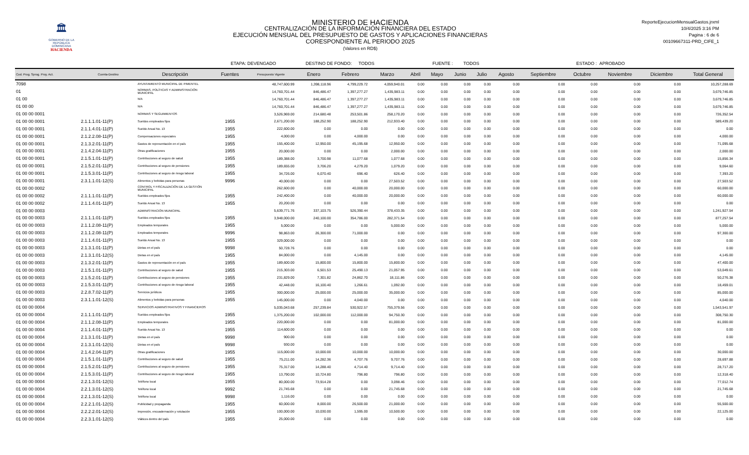🏛
GOBIERNO DE LA
REPÚBLICA
DOMINICANA
HACIENDA
MINISTERIO DE HACIENDA
CENTRALIZACIÓN DE LA INFORMACIÓN FINANCIERA DEL ESTADO
EJECUCIÓN MENSUAL DEL PRESUPUESTO DE GASTOS Y APLICACIONES FINANCIERAS
CORESPONDIENTE AL PERIODO 2025
(Valores en RD$)
ReporteEjecucionMensualGastos.jrxml
10/4/2025 3:16 PM
Pagina : 6 de 6
00109667311-PRD_CIFE_1
ETAPA: DEVENGADO DESTINO DE FONDO: TODOS FUENTE : TODOS ESTADO : APROBADO
| Cod. Prog. Sprog. Proy. Act. | Cuenta-Destino | Descripción | Fuentes | Presupuesto Vigente | Enero | Febrero | Marzo | Abril | Mayo | Junio | Julio | Agosto | Septiembre | Octubre | Noviembre | Diciembre | Total General |
| --- | --- | --- | --- | --- | --- | --- | --- | --- | --- | --- | --- | --- | --- | --- | --- | --- | --- |
| 7098 | | AYUNTAMIENTO MUNICIPAL DE PIMENTEL | | 48,747,600.99 | 1,398,118.96 | 4,799,229.72 | 4,059,940.01 | 0.00 | 0.00 | 0.00 | 0.00 | 0.00 | 0.00 | 0.00 | 0.00 | 0.00 | 10,257,288.69 |
| 01 | | NORMAS, POLÍTICAS Y ADMINISTRACIÓN MUNICIPAL | | 14,760,701.44 | 846,486.47 | 1,397,277.27 | 1,435,983.11 | 0.00 | 0.00 | 0.00 | 0.00 | 0.00 | 0.00 | 0.00 | 0.00 | 0.00 | 3,679,746.85 |
| 01 00 | | N/A | | 14,760,701.44 | 846,486.47 | 1,397,277.27 | 1,435,983.11 | 0.00 | 0.00 | 0.00 | 0.00 | 0.00 | 0.00 | 0.00 | 0.00 | 0.00 | 3,679,746.85 |
| 01 00 00 | | N/A | | 14,760,701.44 | 846,486.47 | 1,397,277.27 | 1,435,983.11 | 0.00 | 0.00 | 0.00 | 0.00 | 0.00 | 0.00 | 0.00 | 0.00 | 0.00 | 3,679,746.85 |
| 01 00 00 0001 | | NORMAS Y SEGUIMIENTOS | | 3,526,969.00 | 214,680.48 | 253,501.86 | 258,170.20 | 0.00 | 0.00 | 0.00 | 0.00 | 0.00 | 0.00 | 0.00 | 0.00 | 0.00 | 726,352.54 |
| 01 00 00 0001 | 2.1.1.1.01-11(P) | Sueldos empleados fijos | 1955 | 2,671,200.00 | 188,252.90 | 188,252.90 | 212,933.40 | 0.00 | 0.00 | 0.00 | 0.00 | 0.00 | 0.00 | 0.00 | 0.00 | 0.00 | 589,439.20 |
| 01 00 00 0001 | 2.1.1.4.01-11(P) | Sueldo Anual No. 13 | 1955 | 222,600.00 | 0.00 | 0.00 | 0.00 | 0.00 | 0.00 | 0.00 | 0.00 | 0.00 | 0.00 | 0.00 | 0.00 | 0.00 | 0.00 |
| 01 00 00 0001 | 2.1.2.2.08-11(P) | Compensaciones especiales | 1955 | 4,000.00 | 0.00 | 4,000.00 | 0.00 | 0.00 | 0.00 | 0.00 | 0.00 | 0.00 | 0.00 | 0.00 | 0.00 | 0.00 | 4,000.00 |
| 01 00 00 0001 | 2.1.3.2.01-11(P) | Gastos de representación en el país | 1955 | 155,400.00 | 12,950.00 | 45,195.68 | 12,950.00 | 0.00 | 0.00 | 0.00 | 0.00 | 0.00 | 0.00 | 0.00 | 0.00 | 0.00 | 71,095.68 |
| 01 00 00 0001 | 2.1.4.2.04-11(P) | Otras gratificaciones | 1955 | 20,000.00 | 0.00 | 0.00 | 2,000.00 | 0.00 | 0.00 | 0.00 | 0.00 | 0.00 | 0.00 | 0.00 | 0.00 | 0.00 | 2,000.00 |
| 01 00 00 0001 | 2.1.5.1.01-11(P) | Contribuciones al seguro de salud | 1955 | 189,388.00 | 3,700.98 | 11,077.68 | 1,077.68 | 0.00 | 0.00 | 0.00 | 0.00 | 0.00 | 0.00 | 0.00 | 0.00 | 0.00 | 15,856.34 |
| 01 00 00 0001 | 2.1.5.2.01-11(P) | Contribuciones al seguro de pensiones | 1955 | 189,655.00 | 3,706.20 | 4,279.20 | 1,079.20 | 0.00 | 0.00 | 0.00 | 0.00 | 0.00 | 0.00 | 0.00 | 0.00 | 0.00 | 9,064.60 |
| 01 00 00 0001 | 2.1.5.3.01-11(P) | Contribuciones al seguro de riesgo laboral | 1955 | 34,726.00 | 6,070.40 | 696.40 | 626.40 | 0.00 | 0.00 | 0.00 | 0.00 | 0.00 | 0.00 | 0.00 | 0.00 | 0.00 | 7,393.20 |
| 01 00 00 0001 | 2.3.1.1.01-12(S) | Alimentos y bebidas para personas | 9996 | 40,000.00 | 0.00 | 0.00 | 27,503.52 | 0.00 | 0.00 | 0.00 | 0.00 | 0.00 | 0.00 | 0.00 | 0.00 | 0.00 | 27,503.52 |
| 01 00 00 0002 | | CONTROL Y FISCALIZACIÓN DE LA GESTIÓN MUNICIPAL | | 262,600.00 | 0.00 | 40,000.00 | 20,000.00 | 0.00 | 0.00 | 0.00 | 0.00 | 0.00 | 0.00 | 0.00 | 0.00 | 0.00 | 60,000.00 |
| 01 00 00 0002 | 2.1.1.1.01-11(P) | Sueldos empleados fijos | 1955 | 242,400.00 | 0.00 | 40,000.00 | 20,000.00 | 0.00 | 0.00 | 0.00 | 0.00 | 0.00 | 0.00 | 0.00 | 0.00 | 0.00 | 60,000.00 |
| 01 00 00 0002 | 2.1.1.4.01-11(P) | Sueldo Anual No. 13 | 1955 | 20,200.00 | 0.00 | 0.00 | 0.00 | 0.00 | 0.00 | 0.00 | 0.00 | 0.00 | 0.00 | 0.00 | 0.00 | 0.00 | 0.00 |
| 01 00 00 0003 | | ADMINISTRACIÓN MUNICIPAL | | 5,639,771.76 | 337,103.75 | 526,390.44 | 378,433.35 | 0.00 | 0.00 | 0.00 | 0.00 | 0.00 | 0.00 | 0.00 | 0.00 | 0.00 | 1,241,927.54 |
| 01 00 00 0003 | 2.1.1.1.01-11(P) | Sueldos empleados fijos | 1955 | 3,948,000.00 | 240,100.00 | 354,786.00 | 282,371.54 | 0.00 | 0.00 | 0.00 | 0.00 | 0.00 | 0.00 | 0.00 | 0.00 | 0.00 | 877,257.54 |
| 01 00 00 0003 | 2.1.1.2.08-11(P) | Empleados temporales | 1955 | 5,000.00 | 0.00 | 0.00 | 5,000.00 | 0.00 | 0.00 | 0.00 | 0.00 | 0.00 | 0.00 | 0.00 | 0.00 | 0.00 | 5,000.00 |
| 01 00 00 0003 | 2.1.1.2.08-11(P) | Empleados temporales | 9996 | 98,863.00 | 26,300.00 | 71,000.00 | 0.00 | 0.00 | 0.00 | 0.00 | 0.00 | 0.00 | 0.00 | 0.00 | 0.00 | 0.00 | 97,300.00 |
| 01 00 00 0003 | 2.1.1.4.01-11(P) | Sueldo Anual No. 13 | 1955 | 329,000.00 | 0.00 | 0.00 | 0.00 | 0.00 | 0.00 | 0.00 | 0.00 | 0.00 | 0.00 | 0.00 | 0.00 | 0.00 | 0.00 |
| 01 00 00 0003 | 2.1.3.1.01-11(P) | Dietas en el país | 9998 | 50,728.76 | 0.00 | 0.00 | 0.00 | 0.00 | 0.00 | 0.00 | 0.00 | 0.00 | 0.00 | 0.00 | 0.00 | 0.00 | 0.00 |
| 01 00 00 0003 | 2.1.3.1.01-12(S) | Dietas en el país | 1955 | 84,000.00 | 0.00 | 4,145.00 | 0.00 | 0.00 | 0.00 | 0.00 | 0.00 | 0.00 | 0.00 | 0.00 | 0.00 | 0.00 | 4,145.00 |
| 01 00 00 0003 | 2.1.3.2.01-11(P) | Gastos de representación en el país | 1955 | 189,600.00 | 15,800.00 | 15,800.00 | 15,800.00 | 0.00 | 0.00 | 0.00 | 0.00 | 0.00 | 0.00 | 0.00 | 0.00 | 0.00 | 47,400.00 |
| 01 00 00 0003 | 2.1.5.1.01-11(P) | Contribuciones al seguro de salud | 1955 | 215,303.00 | 6,501.53 | 25,490.13 | 21,057.95 | 0.00 | 0.00 | 0.00 | 0.00 | 0.00 | 0.00 | 0.00 | 0.00 | 0.00 | 53,049.61 |
| 01 00 00 0003 | 2.1.5.2.01-11(P) | Contribuciones al seguro de pensiones | 1955 | 231,829.00 | 7,301.82 | 24,862.70 | 18,111.86 | 0.00 | 0.00 | 0.00 | 0.00 | 0.00 | 0.00 | 0.00 | 0.00 | 0.00 | 50,276.38 |
| 01 00 00 0003 | 2.1.5.3.01-11(P) | Contribuciones al seguro de riesgo laboral | 1955 | 42,448.00 | 16,100.40 | 1,266.61 | 1,092.00 | 0.00 | 0.00 | 0.00 | 0.00 | 0.00 | 0.00 | 0.00 | 0.00 | 0.00 | 18,459.01 |
| 01 00 00 0003 | 2.2.8.7.02-11(P) | Servicios jurídicos | 1955 | 300,000.00 | 25,000.00 | 25,000.00 | 35,000.00 | 0.00 | 0.00 | 0.00 | 0.00 | 0.00 | 0.00 | 0.00 | 0.00 | 0.00 | 85,000.00 |
| 01 00 00 0003 | 2.3.1.1.01-12(S) | Alimentos y bebidas para personas | 1955 | 145,000.00 | 0.00 | 4,040.00 | 0.00 | 0.00 | 0.00 | 0.00 | 0.00 | 0.00 | 0.00 | 0.00 | 0.00 | 0.00 | 4,040.00 |
| 01 00 00 0004 | | SERVICIOS ADMINISTRATIVOS Y FINANCIEROS | | 5,035,043.68 | 257,239.84 | 530,922.57 | 755,379.56 | 0.00 | 0.00 | 0.00 | 0.00 | 0.00 | 0.00 | 0.00 | 0.00 | 0.00 | 1,543,541.97 |
| 01 00 00 0004 | 2.1.1.1.01-11(P) | Sueldos empleados fijos | 1955 | 1,375,200.00 | 102,000.00 | 112,000.00 | 94,750.30 | 0.00 | 0.00 | 0.00 | 0.00 | 0.00 | 0.00 | 0.00 | 0.00 | 0.00 | 308,750.30 |
| 01 00 00 0004 | 2.1.1.2.08-11(P) | Empleados temporales | 1955 | 220,000.00 | 0.00 | 0.00 | 81,000.00 | 0.00 | 0.00 | 0.00 | 0.00 | 0.00 | 0.00 | 0.00 | 0.00 | 0.00 | 81,000.00 |
| 01 00 00 0004 | 2.1.1.4.01-11(P) | Sueldo Anual No. 13 | 1955 | 114,600.00 | 0.00 | 0.00 | 0.00 | 0.00 | 0.00 | 0.00 | 0.00 | 0.00 | 0.00 | 0.00 | 0.00 | 0.00 | 0.00 |
| 01 00 00 0004 | 2.1.3.1.01-11(P) | Dietas en el país | 9998 | 900.00 | 0.00 | 0.00 | 0.00 | 0.00 | 0.00 | 0.00 | 0.00 | 0.00 | 0.00 | 0.00 | 0.00 | 0.00 | 0.00 |
| 01 00 00 0004 | 2.1.3.1.01-12(S) | Dietas en el país | 9998 | 930.00 | 0.00 | 0.00 | 0.00 | 0.00 | 0.00 | 0.00 | 0.00 | 0.00 | 0.00 | 0.00 | 0.00 | 0.00 | 0.00 |
| 01 00 00 0004 | 2.1.4.2.04-11(P) | Otras gratificaciones | 1955 | 115,000.00 | 10,000.00 | 10,000.00 | 10,000.00 | 0.00 | 0.00 | 0.00 | 0.00 | 0.00 | 0.00 | 0.00 | 0.00 | 0.00 | 30,000.00 |
| 01 00 00 0004 | 2.1.5.1.01-11(P) | Contribuciones al seguro de salud | 1955 | 75,211.00 | 14,282.36 | 4,707.76 | 9,707.76 | 0.00 | 0.00 | 0.00 | 0.00 | 0.00 | 0.00 | 0.00 | 0.00 | 0.00 | 28,697.88 |
| 01 00 00 0004 | 2.1.5.2.01-11(P) | Contribuciones al seguro de pensiones | 1955 | 75,317.00 | 14,288.40 | 4,714.40 | 9,714.40 | 0.00 | 0.00 | 0.00 | 0.00 | 0.00 | 0.00 | 0.00 | 0.00 | 0.00 | 28,717.20 |
| 01 00 00 0004 | 2.1.5.3.01-11(P) | Contribuciones al seguro de riesgo laboral | 1955 | 13,790.00 | 10,724.80 | 796.80 | 796.80 | 0.00 | 0.00 | 0.00 | 0.00 | 0.00 | 0.00 | 0.00 | 0.00 | 0.00 | 12,318.40 |
| 01 00 00 0004 | 2.2.1.3.01-12(S) | Teléfono local | 1955 | 80,000.00 | 73,914.28 | 0.00 | 3,098.46 | 0.00 | 0.00 | 0.00 | 0.00 | 0.00 | 0.00 | 0.00 | 0.00 | 0.00 | 77,012.74 |
| 01 00 00 0004 | 2.2.1.3.01-12(S) | Teléfono local | 9992 | 21,745.68 | 0.00 | 0.00 | 21,745.68 | 0.00 | 0.00 | 0.00 | 0.00 | 0.00 | 0.00 | 0.00 | 0.00 | 0.00 | 21,745.68 |
| 01 00 00 0004 | 2.2.1.3.01-12(S) | Teléfono local | 9998 | 1,116.00 | 0.00 | 0.00 | 0.00 | 0.00 | 0.00 | 0.00 | 0.00 | 0.00 | 0.00 | 0.00 | 0.00 | 0.00 | 0.00 |
| 01 00 00 0004 | 2.2.2.1.01-12(S) | Publicidad y propaganda | 1955 | 60,000.00 | 8,000.00 | 26,500.00 | 21,000.00 | 0.00 | 0.00 | 0.00 | 0.00 | 0.00 | 0.00 | 0.00 | 0.00 | 0.00 | 55,500.00 |
| 01 00 00 0004 | 2.2.2.2.01-12(S) | Impresión, encuadernación y rotulación | 1955 | 100,000.00 | 10,030.00 | 1,595.00 | 10,500.00 | 0.00 | 0.00 | 0.00 | 0.00 | 0.00 | 0.00 | 0.00 | 0.00 | 0.00 | 22,125.00 |
| 01 00 00 0004 | 2.2.3.1.01-12(S) | Viáticos dentro del país | 1955 | 25,000.00 | 0.00 | 0.00 | 0.00 | 0.00 | 0.00 | 0.00 | 0.00 | 0.00 | 0.00 | 0.00 | 0.00 | 0.00 | 0.00 |